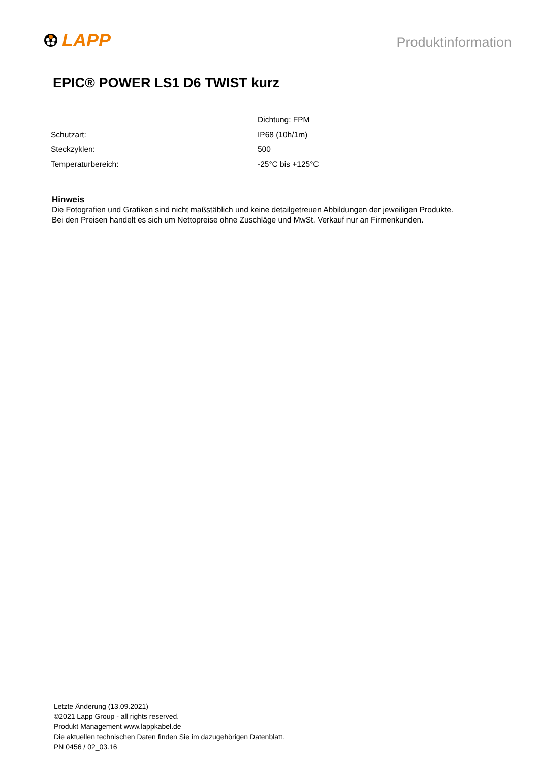LAPP
Produktinformation
EPIC® POWER LS1 D6 TWIST kurz
| | Dichtung: FPM |
| Schutzart: | IP68 (10h/1m) |
| Steckzyklen: | 500 |
| Temperaturbereich: | -25°C bis +125°C |
Hinweis
Die Fotografien und Grafiken sind nicht maßstäblich und keine detailgetreuen Abbildungen der jeweiligen Produkte.
Bei den Preisen handelt es sich um Nettopreise ohne Zuschläge und MwSt. Verkauf nur an Firmenkunden.
Letzte Änderung (13.09.2021)
©2021 Lapp Group - all rights reserved.
Produkt Management www.lappkabel.de
Die aktuellen technischen Daten finden Sie im dazugehörigen Datenblatt.
PN 0456 / 02_03.16